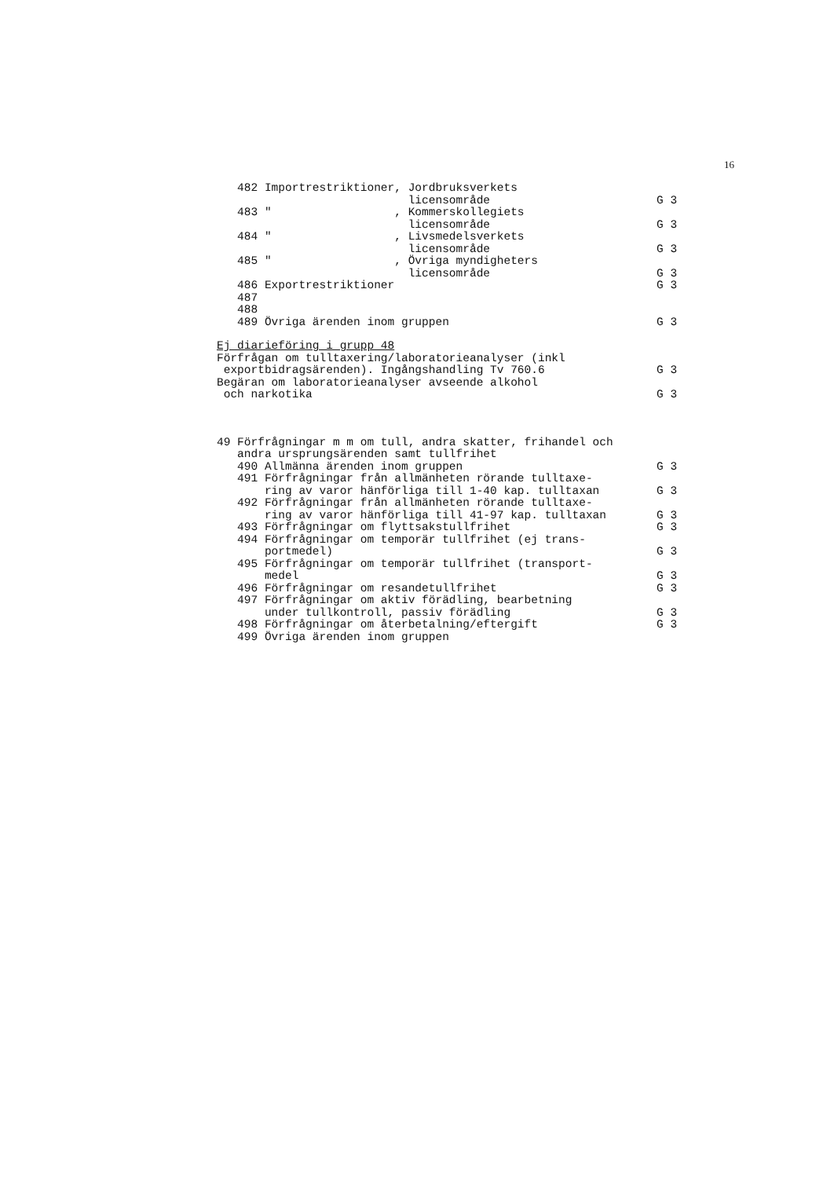16
482 Importrestriktioner, Jordbruksverkets
licensområde G 3
483 " , Kommerskollegiets
licensområde G 3
484 " , Livsmedelsverkets
licensområde G 3
485 " , Övriga myndigheters
licensområde G 3
486 Exportrestriktioner G 3
487
488
489 Övriga ärenden inom gruppen G 3
Ej diarieföring i grupp 48
Förfrågan om tulltaxering/laboratorieanalyser (inkl
exportbidragsärenden). Ingångshandling Tv 760.6 G 3
Begäran om laboratorieanalyser avseende alkohol
och narkotika G 3
49 Förfrågningar m m om tull, andra skatter, frihandel och
andra ursprungsärenden samt tullfrihet
490 Allmänna ärenden inom gruppen G 3
491 Förfrågningar från allmänheten rörande tulltaxe-
ring av varor hänförliga till 1-40 kap. tulltaxan G 3
492 Förfrågningar från allmänheten rörande tulltaxe-
ring av varor hänförliga till 41-97 kap. tulltaxan G 3
493 Förfrågningar om flyttsakstullfrihet G 3
494 Förfrågningar om temporär tullfrihet (ej trans-
portmedel) G 3
495 Förfrågningar om temporär tullfrihet (transport-
medel G 3
496 Förfrågningar om resandetullfrihet G 3
497 Förfrågningar om aktiv förädling, bearbetning
under tullkontroll, passiv förädling G 3
498 Förfrågningar om återbetalning/eftergift G 3
499 Övriga ärenden inom gruppen